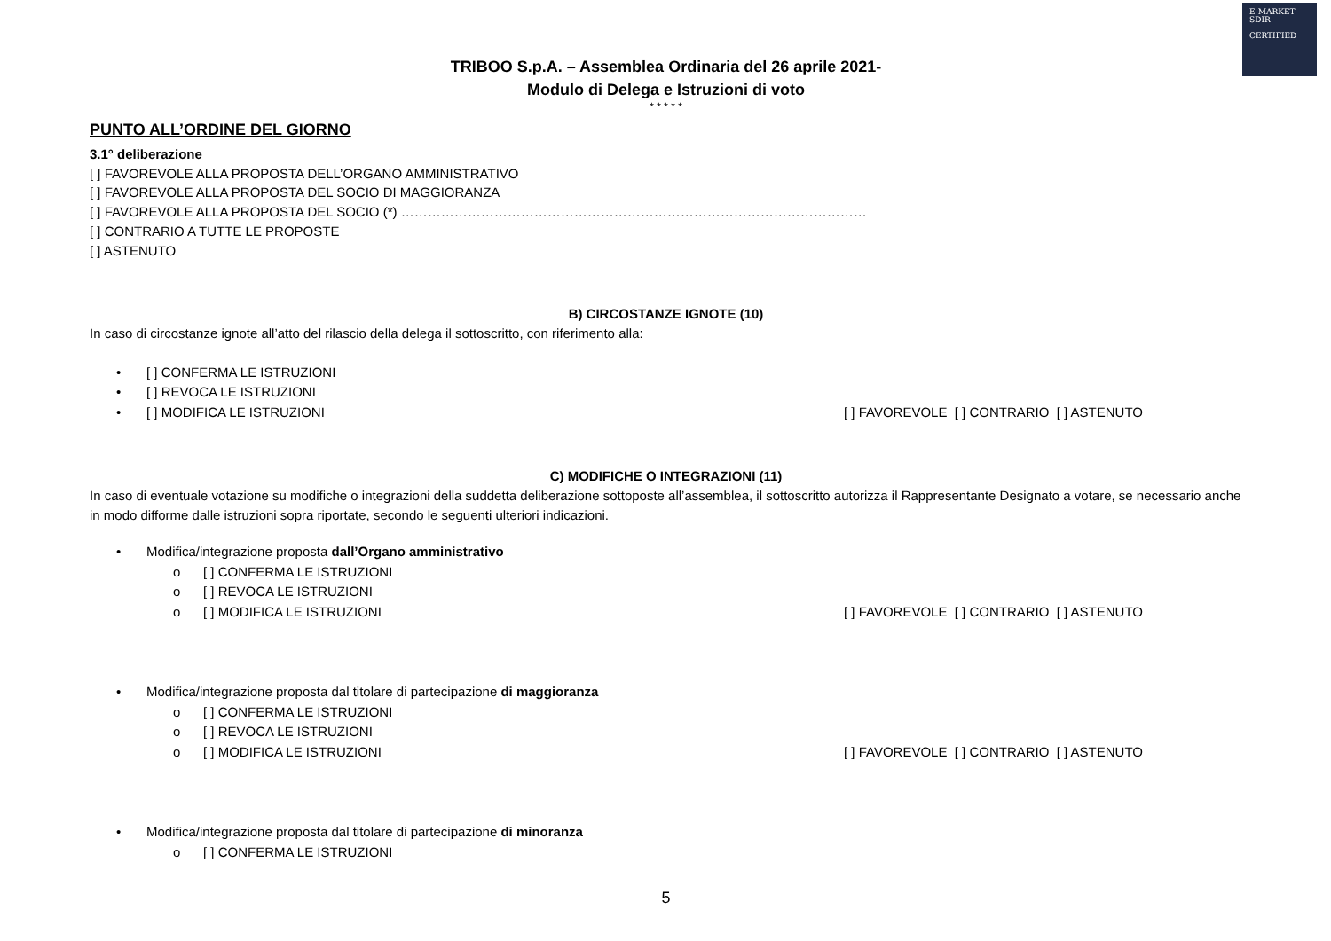E-MARKET
SDIR
CERTIFIED
TRIBOO S.p.A. – Assemblea Ordinaria del 26 aprile 2021-
Modulo di Delega e Istruzioni di voto
* * * * *
PUNTO ALL’ORDINE DEL GIORNO
3.1° deliberazione
[ ] FAVOREVOLE ALLA PROPOSTA DELL’ORGANO AMMINISTRATIVO
[ ] FAVOREVOLE ALLA PROPOSTA DEL SOCIO DI MAGGIORANZA
[ ] FAVOREVOLE ALLA PROPOSTA DEL SOCIO (*) ……………………………………………………………………………………………
[ ] CONTRARIO A TUTTE LE PROPOSTE
[ ] ASTENUTO
B) CIRCOSTANZE IGNOTE (10)
In caso di circostanze ignote all’atto del rilascio della delega il sottoscritto, con riferimento alla:
• [ ] CONFERMA LE ISTRUZIONI
• [ ] REVOCA LE ISTRUZIONI
• [ ] MODIFICA LE ISTRUZIONI [ ] FAVOREVOLE [ ] CONTRARIO [ ] ASTENUTO
C) MODIFICHE O INTEGRAZIONI (11)
In caso di eventuale votazione su modifiche o integrazioni della suddetta deliberazione sottoposte all’assemblea, il sottoscritto autorizza il Rappresentante Designato a votare, se necessario anche in modo difforme dalle istruzioni sopra riportate, secondo le seguenti ulteriori indicazioni.
• Modifica/integrazione proposta dall’Organo amministrativo
o [ ] CONFERMA LE ISTRUZIONI
o [ ] REVOCA LE ISTRUZIONI
o [ ] MODIFICA LE ISTRUZIONI [ ] FAVOREVOLE [ ] CONTRARIO [ ] ASTENUTO
• Modifica/integrazione proposta dal titolare di partecipazione di maggioranza
o [ ] CONFERMA LE ISTRUZIONI
o [ ] REVOCA LE ISTRUZIONI
o [ ] MODIFICA LE ISTRUZIONI [ ] FAVOREVOLE [ ] CONTRARIO [ ] ASTENUTO
• Modifica/integrazione proposta dal titolare di partecipazione di minoranza
o [ ] CONFERMA LE ISTRUZIONI
5